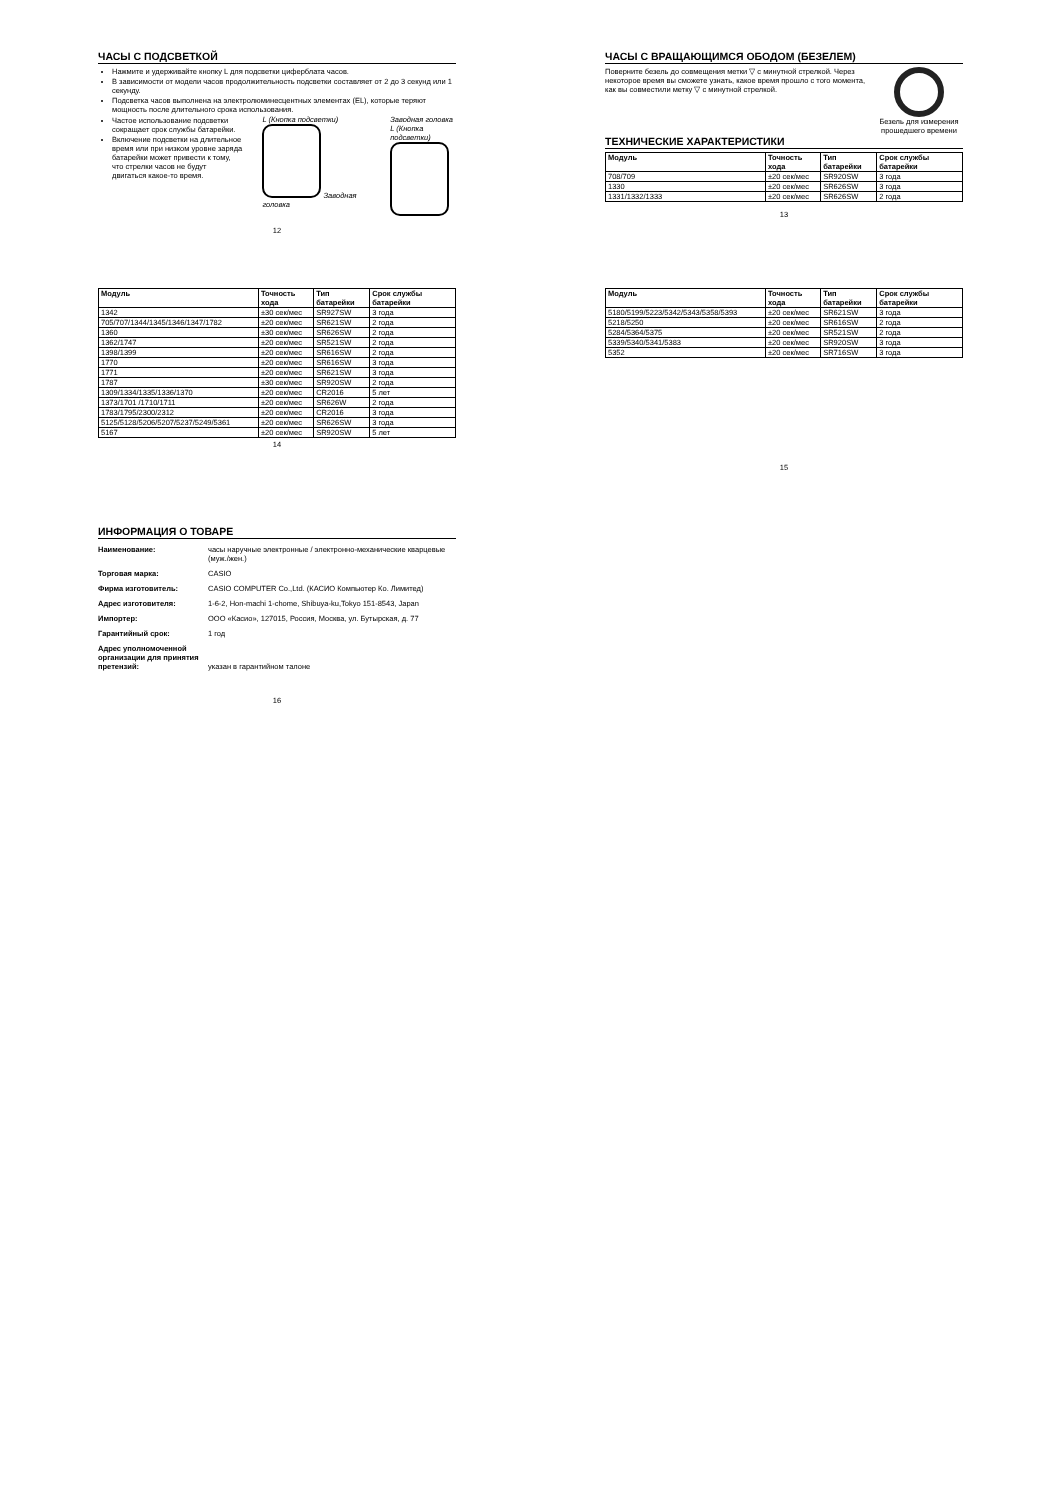ЧАСЫ С ПОДСВЕТКОЙ
Нажмите и удерживайте кнопку L для подсветки циферблата часов.
В зависимости от модели часов продолжительность подсветки составляет от 2 до 3 секунд или 1 секунду.
Подсветка часов выполнена на электролюминесцентных элементах (EL), которые теряют мощность после длительного срока использования.
Частое использование подсветки сокращает срок службы батарейки.
Включение подсветки на длительное время или при низком уровне заряда батарейки может привести к тому, что стрелки часов не будут двигаться какое-то время.
L (Кнопка подсветки)
Заводная головка
Заводная головка
L (Кнопка подсветки)
12
ЧАСЫ С ВРАЩАЮЩИМСЯ ОБОДОМ (БЕЗЕЛЕМ)
Поверните безель до совмещения метки ▽ с минутной стрелкой. Через некоторое время вы сможете узнать, какое время прошло с того момента, как вы совместили метку ▽ с минутной стрелкой.
Безель для измерения прошедшего времени
ТЕХНИЧЕСКИЕ ХАРАКТЕРИСТИКИ
| Модуль | Точность хода | Тип батарейки | Срок службы батарейки |
| --- | --- | --- | --- |
| 708/709 | ±20 сек/мес | SR920SW | 3 года |
| 1330 | ±20 сек/мес | SR626SW | 3 года |
| 1331/1332/1333 | ±20 сек/мес | SR626SW | 2 года |
13
| Модуль | Точность хода | Тип батарейки | Срок службы батарейки |
| --- | --- | --- | --- |
| 1342 | ±30 сек/мес | SR927SW | 3 года |
| 705/707/1344/1345/1346/1347/1782 | ±20 сек/мес | SR621SW | 2 года |
| 1360 | ±30 сек/мес | SR626SW | 2 года |
| 1362/1747 | ±20 сек/мес | SR521SW | 2 года |
| 1398/1399 | ±20 сек/мес | SR616SW | 2 года |
| 1770 | ±20 сек/мес | SR616SW | 3 года |
| 1771 | ±20 сек/мес | SR621SW | 3 года |
| 1787 | ±30 сек/мес | SR920SW | 2 года |
| 1309/1334/1335/1336/1370 | ±20 сек/мес | CR2016 | 5 лет |
| 1373/1701 /1710/1711 | ±20 сек/мес | SR626W | 2 года |
| 1783/1795/2300/2312 | ±20 сек/мес | CR2016 | 3 года |
| 5125/5128/5206/5207/5237/5249/5361 | ±20 сек/мес | SR626SW | 3 года |
| 5167 | ±20 сек/мес | SR920SW | 5 лет |
14
| Модуль | Точность хода | Тип батарейки | Срок службы батарейки |
| --- | --- | --- | --- |
| 5180/5199/5223/5342/5343/5358/5393 | ±20 сек/мес | SR621SW | 3 года |
| 5218/5250 | ±20 сек/мес | SR616SW | 2 года |
| 5284/5364/5375 | ±20 сек/мес | SR521SW | 2 года |
| 5339/5340/5341/5383 | ±20 сек/мес | SR920SW | 3 года |
| 5352 | ±20 сек/мес | SR716SW | 3 года |
15
ИНФОРМАЦИЯ О ТОВАРЕ
| Наименование: | часы наручные электронные / электронно-механические кварцевые (муж./жен.) |
| Торговая марка: | CASIO |
| Фирма изготовитель: | CASIO COMPUTER Co.,Ltd. (КАСИО Компьютер Ко. Лимитед) |
| Адрес изготовителя: | 1-6-2, Hon-machi 1-chome, Shibuya-ku,Tokyo 151-8543, Japan |
| Импортер: | ООО «Касио», 127015, Россия, Москва, ул. Бутырская, д. 77 |
| Гарантийный срок: | 1 год |
| Адрес уполномоченной организации для принятия претензий: | указан в гарантийном талоне |
16